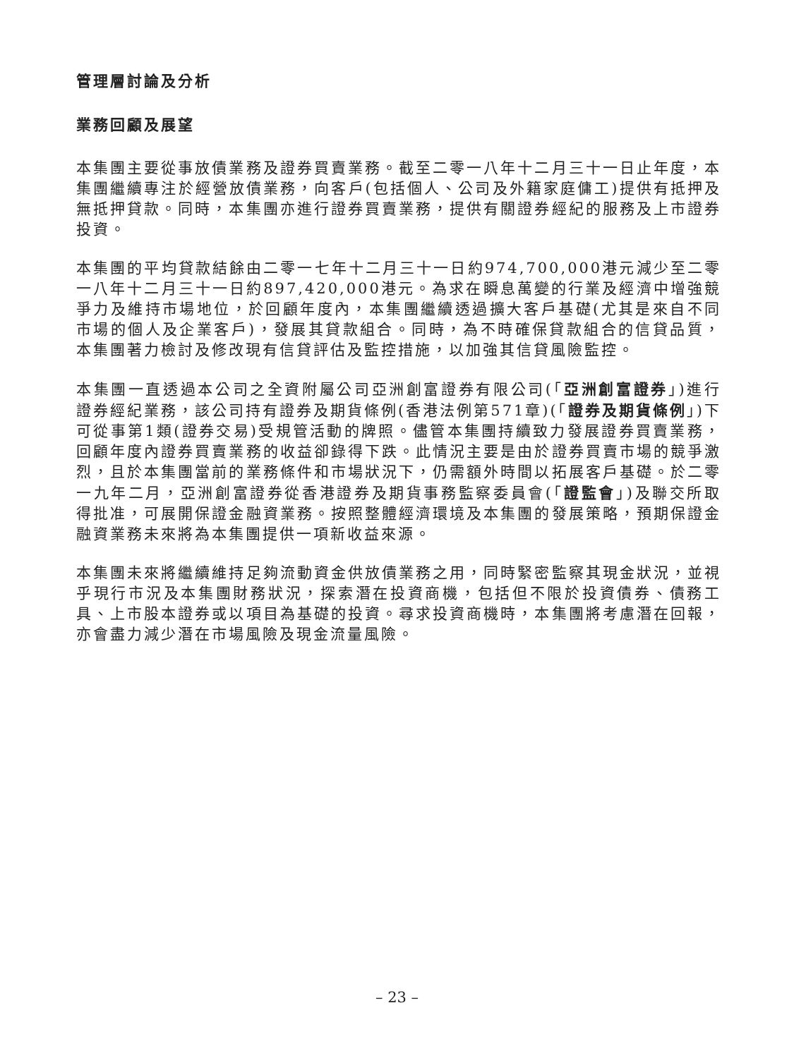管理層討論及分析
業務回顧及展望
本集團主要從事放債業務及證券買賣業務。截至二零一八年十二月三十一日止年度，本集團繼續專注於經營放債業務，向客戶(包括個人、公司及外籍家庭傭工)提供有抵押及無抵押貸款。同時，本集團亦進行證券買賣業務，提供有關證券經紀的服務及上市證券投資。
本集團的平均貸款結餘由二零一七年十二月三十一日約974,700,000港元減少至二零一八年十二月三十一日約897,420,000港元。為求在瞬息萬變的行業及經濟中增強競爭力及維持市場地位，於回顧年度內，本集團繼續透過擴大客戶基礎(尤其是來自不同市場的個人及企業客戶)，發展其貸款組合。同時，為不時確保貸款組合的信貸品質，本集團著力檢討及修改現有信貸評估及監控措施，以加強其信貸風險監控。
本集團一直透過本公司之全資附屬公司亞洲創富證券有限公司(「亞洲創富證券」)進行證券經紀業務，該公司持有證券及期貨條例(香港法例第571章)(「證券及期貨條例」)下可從事第1類(證券交易)受規管活動的牌照。儘管本集團持續致力發展證券買賣業務，回顧年度內證券買賣業務的收益卻錄得下跌。此情況主要是由於證券買賣市場的競爭激烈，且於本集團當前的業務條件和市場狀況下，仍需額外時間以拓展客戶基礎。於二零一九年二月，亞洲創富證券從香港證券及期貨事務監察委員會(「證監會」)及聯交所取得批准，可展開保證金融資業務。按照整體經濟環境及本集團的發展策略，預期保證金融資業務未來將為本集團提供一項新收益來源。
本集團未來將繼續維持足夠流動資金供放債業務之用，同時緊密監察其現金狀況，並視乎現行市況及本集團財務狀況，探索潛在投資商機，包括但不限於投資債券、債務工具、上市股本證券或以項目為基礎的投資。尋求投資商機時，本集團將考慮潛在回報，亦會盡力減少潛在市場風險及現金流量風險。
– 23 –